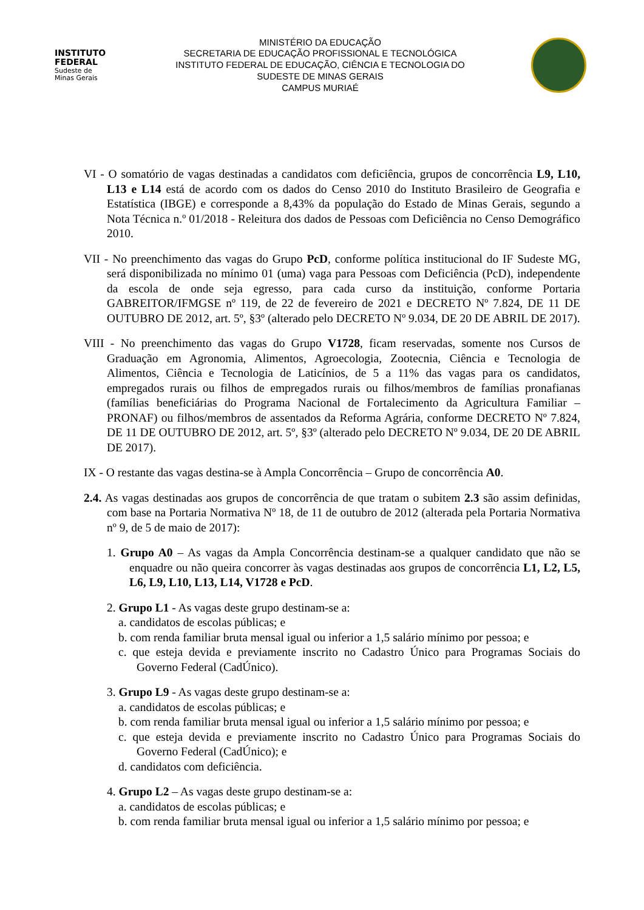INSTITUTO
FEDERAL
Sudeste de
Minas Gerais
MINISTÉRIO DA EDUCAÇÃO
SECRETARIA DE EDUCAÇÃO PROFISSIONAL E TECNOLÓGICA
INSTITUTO FEDERAL DE EDUCAÇÃO, CIÊNCIA E TECNOLOGIA DO
SUDESTE DE MINAS GERAIS
CAMPUS MURIAÉ
VI - O somatório de vagas destinadas a candidatos com deficiência, grupos de concorrência L9, L10, L13 e L14 está de acordo com os dados do Censo 2010 do Instituto Brasileiro de Geografia e Estatística (IBGE) e corresponde a 8,43% da população do Estado de Minas Gerais, segundo a Nota Técnica n.º 01/2018 - Releitura dos dados de Pessoas com Deficiência no Censo Demográfico 2010.
VII - No preenchimento das vagas do Grupo PcD, conforme política institucional do IF Sudeste MG, será disponibilizada no mínimo 01 (uma) vaga para Pessoas com Deficiência (PcD), independente da escola de onde seja egresso, para cada curso da instituição, conforme Portaria GABREITOR/IFMGSE nº 119, de 22 de fevereiro de 2021 e DECRETO Nº 7.824, DE 11 DE OUTUBRO DE 2012, art. 5º, §3º (alterado pelo DECRETO Nº 9.034, DE 20 DE ABRIL DE 2017).
VIII - No preenchimento das vagas do Grupo V1728, ficam reservadas, somente nos Cursos de Graduação em Agronomia, Alimentos, Agroecologia, Zootecnia, Ciência e Tecnologia de Alimentos, Ciência e Tecnologia de Laticínios, de 5 a 11% das vagas para os candidatos, empregados rurais ou filhos de empregados rurais ou filhos/membros de famílias pronafianas (famílias beneficiárias do Programa Nacional de Fortalecimento da Agricultura Familiar – PRONAF) ou filhos/membros de assentados da Reforma Agrária, conforme DECRETO Nº 7.824, DE 11 DE OUTUBRO DE 2012, art. 5º, §3º (alterado pelo DECRETO Nº 9.034, DE 20 DE ABRIL DE 2017).
IX - O restante das vagas destina-se à Ampla Concorrência – Grupo de concorrência A0.
2.4. As vagas destinadas aos grupos de concorrência de que tratam o subitem 2.3 são assim definidas, com base na Portaria Normativa Nº 18, de 11 de outubro de 2012 (alterada pela Portaria Normativa nº 9, de 5 de maio de 2017):
1. Grupo A0 – As vagas da Ampla Concorrência destinam-se a qualquer candidato que não se enquadre ou não queira concorrer às vagas destinadas aos grupos de concorrência L1, L2, L5, L6, L9, L10, L13, L14, V1728 e PcD.
2. Grupo L1 - As vagas deste grupo destinam-se a:
a. candidatos de escolas públicas; e
b. com renda familiar bruta mensal igual ou inferior a 1,5 salário mínimo por pessoa; e
c. que esteja devida e previamente inscrito no Cadastro Único para Programas Sociais do Governo Federal (CadÚnico).
3. Grupo L9 - As vagas deste grupo destinam-se a:
a. candidatos de escolas públicas; e
b. com renda familiar bruta mensal igual ou inferior a 1,5 salário mínimo por pessoa; e
c. que esteja devida e previamente inscrito no Cadastro Único para Programas Sociais do Governo Federal (CadÚnico); e
d. candidatos com deficiência.
4. Grupo L2 – As vagas deste grupo destinam-se a:
a. candidatos de escolas públicas; e
b. com renda familiar bruta mensal igual ou inferior a 1,5 salário mínimo por pessoa; e